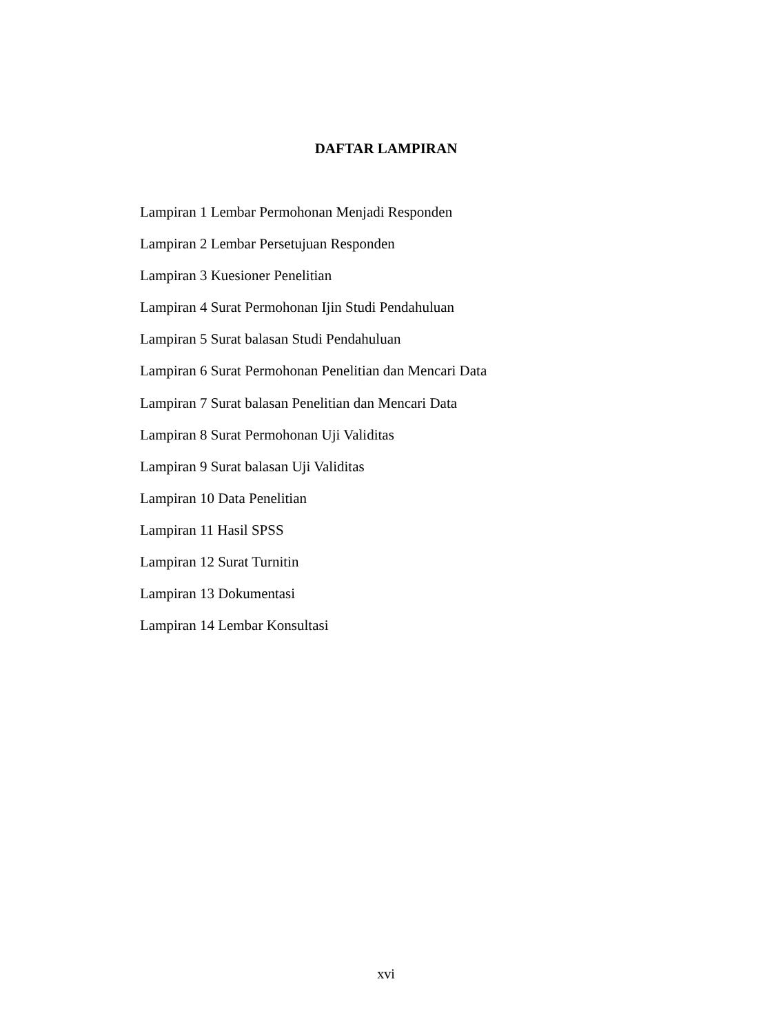DAFTAR LAMPIRAN
Lampiran 1 Lembar Permohonan Menjadi Responden
Lampiran 2 Lembar Persetujuan Responden
Lampiran 3 Kuesioner Penelitian
Lampiran 4 Surat Permohonan Ijin Studi Pendahuluan
Lampiran 5 Surat balasan Studi Pendahuluan
Lampiran 6 Surat Permohonan Penelitian dan Mencari Data
Lampiran 7 Surat balasan Penelitian dan Mencari Data
Lampiran 8 Surat Permohonan Uji Validitas
Lampiran 9 Surat balasan Uji Validitas
Lampiran 10 Data Penelitian
Lampiran 11 Hasil SPSS
Lampiran 12 Surat Turnitin
Lampiran 13 Dokumentasi
Lampiran 14 Lembar Konsultasi
xvi